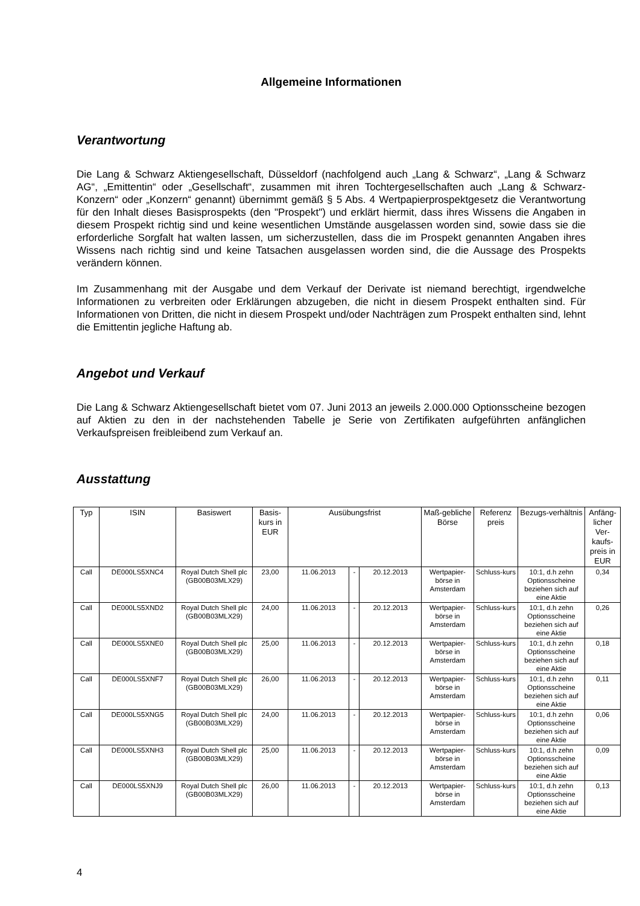Allgemeine Informationen
Verantwortung
Die Lang & Schwarz Aktiengesellschaft, Düsseldorf (nachfolgend auch „Lang & Schwarz“, „Lang & Schwarz AG“, „Emittentin“ oder „Gesellschaft“, zusammen mit ihren Tochtergesellschaften auch „Lang & Schwarz-Konzern“ oder „Konzern“ genannt) übernimmt gemäß § 5 Abs. 4 Wertpapierprospektgesetz die Verantwortung für den Inhalt dieses Basisprospekts (den "Prospekt") und erklärt hiermit, dass ihres Wissens die Angaben in diesem Prospekt richtig sind und keine wesentlichen Umstände ausgelassen worden sind, sowie dass sie die erforderliche Sorgfalt hat walten lassen, um sicherzustellen, dass die im Prospekt genannten Angaben ihres Wissens nach richtig sind und keine Tatsachen ausgelassen worden sind, die die Aussage des Prospekts verändern können.
Im Zusammenhang mit der Ausgabe und dem Verkauf der Derivate ist niemand berechtigt, irgendwelche Informationen zu verbreiten oder Erklärungen abzugeben, die nicht in diesem Prospekt enthalten sind. Für Informationen von Dritten, die nicht in diesem Prospekt und/oder Nachträgen zum Prospekt enthalten sind, lehnt die Emittentin jegliche Haftung ab.
Angebot und Verkauf
Die Lang & Schwarz Aktiengesellschaft bietet vom 07. Juni 2013 an jeweils 2.000.000 Optionsscheine bezogen auf Aktien zu den in der nachstehenden Tabelle je Serie von Zertifikaten aufgeführten anfänglichen Verkaufspreisen freibleibend zum Verkauf an.
Ausstattung
| Typ | ISIN | Basiswert | Basis-kurs in EUR | Ausübungsfrist | | | Maß-gebliche Börse | Referenz preis | Bezugs-verhältnis | Anfäng-licher Ver-kaufs-preis in EUR |
| --- | --- | --- | --- | --- | --- | --- | --- | --- | --- | --- |
| Call | DE000LS5XNC4 | Royal Dutch Shell plc (GB00B03MLX29) | 23,00 | 11.06.2013 | - | 20.12.2013 | Wertpapier-börse in Amsterdam | Schluss-kurs | 10:1, d.h zehn Optionsscheine beziehen sich auf eine Aktie | 0,34 |
| Call | DE000LS5XND2 | Royal Dutch Shell plc (GB00B03MLX29) | 24,00 | 11.06.2013 | - | 20.12.2013 | Wertpapier-börse in Amsterdam | Schluss-kurs | 10:1, d.h zehn Optionsscheine beziehen sich auf eine Aktie | 0,26 |
| Call | DE000LS5XNE0 | Royal Dutch Shell plc (GB00B03MLX29) | 25,00 | 11.06.2013 | - | 20.12.2013 | Wertpapier-börse in Amsterdam | Schluss-kurs | 10:1, d.h zehn Optionsscheine beziehen sich auf eine Aktie | 0,18 |
| Call | DE000LS5XNF7 | Royal Dutch Shell plc (GB00B03MLX29) | 26,00 | 11.06.2013 | - | 20.12.2013 | Wertpapier-börse in Amsterdam | Schluss-kurs | 10:1, d.h zehn Optionsscheine beziehen sich auf eine Aktie | 0,11 |
| Call | DE000LS5XNG5 | Royal Dutch Shell plc (GB00B03MLX29) | 24,00 | 11.06.2013 | - | 20.12.2013 | Wertpapier-börse in Amsterdam | Schluss-kurs | 10:1, d.h zehn Optionsscheine beziehen sich auf eine Aktie | 0,06 |
| Call | DE000LS5XNH3 | Royal Dutch Shell plc (GB00B03MLX29) | 25,00 | 11.06.2013 | - | 20.12.2013 | Wertpapier-börse in Amsterdam | Schluss-kurs | 10:1, d.h zehn Optionsscheine beziehen sich auf eine Aktie | 0,09 |
| Call | DE000LS5XNJ9 | Royal Dutch Shell plc (GB00B03MLX29) | 26,00 | 11.06.2013 | - | 20.12.2013 | Wertpapier-börse in Amsterdam | Schluss-kurs | 10:1, d.h zehn Optionsscheine beziehen sich auf eine Aktie | 0,13 |
4